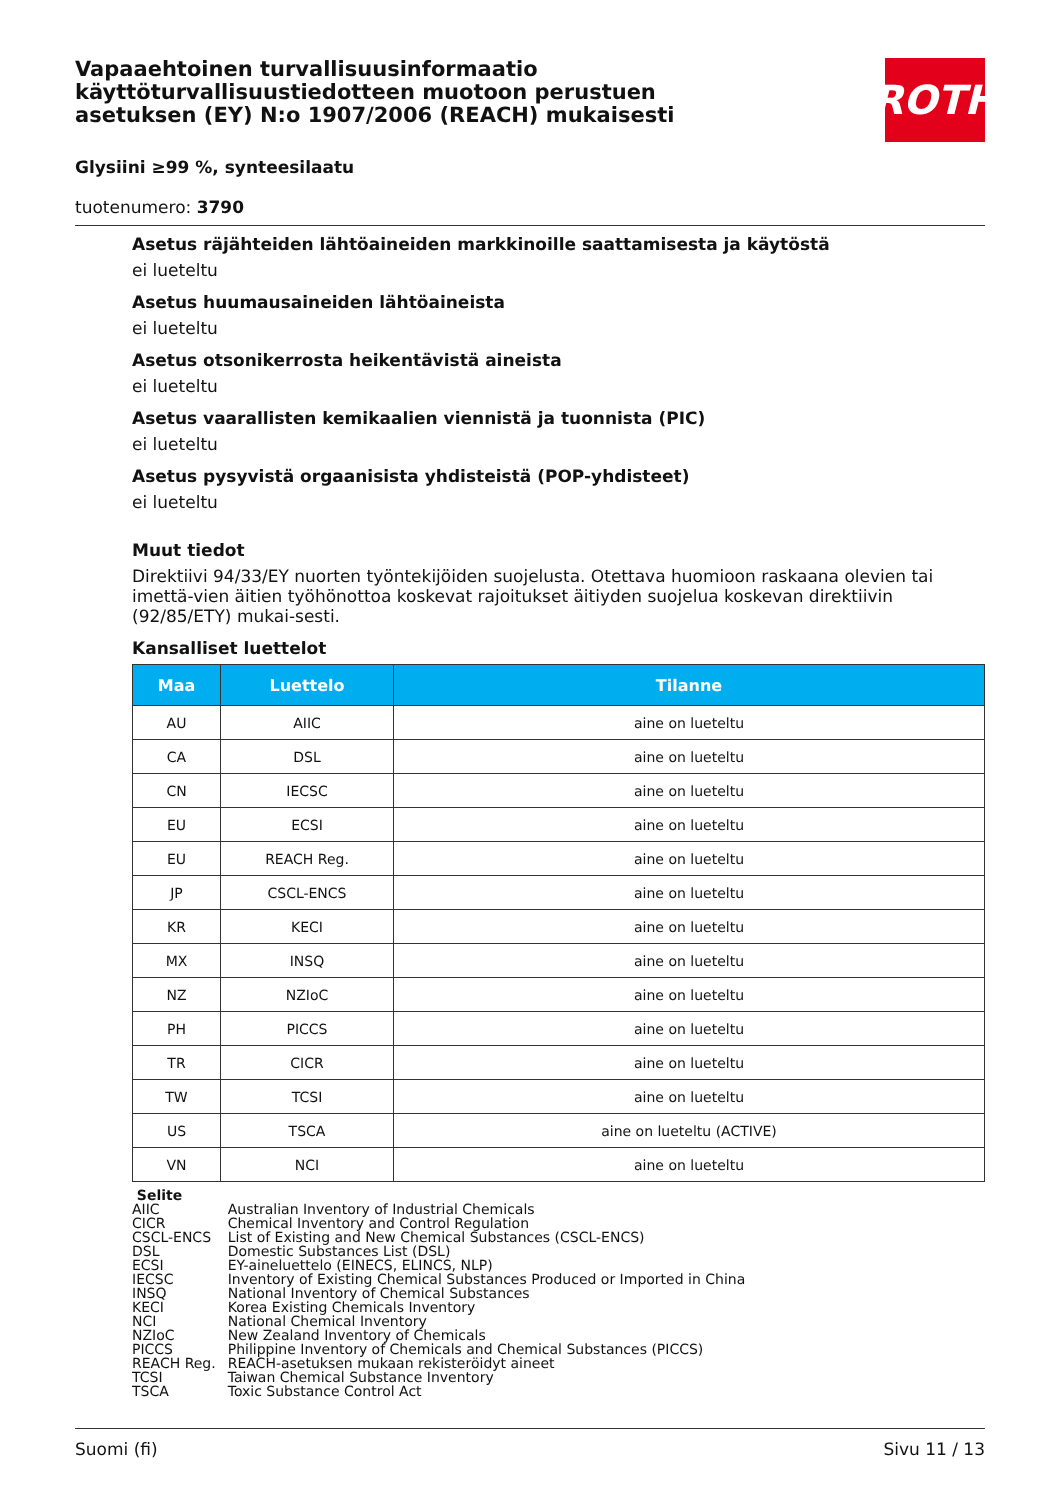Vapaaehtoinen turvallisuusinformaatio käyttöturvallisuustiedotteen muotoon perustuen asetuksen (EY) N:o 1907/2006 (REACH) mukaisesti
ROTH
Glysiini ≥99 %, synteesilaatu
tuotenumero: 3790
Asetus räjähteiden lähtöaineiden markkinoille saattamisesta ja käytöstä
ei lueteltu
Asetus huumausaineiden lähtöaineista
ei lueteltu
Asetus otsonikerrosta heikentävistä aineista
ei lueteltu
Asetus vaarallisten kemikaalien viennistä ja tuonnista (PIC)
ei lueteltu
Asetus pysyvistä orgaanisista yhdisteistä (POP-yhdisteet)
ei lueteltu
Muut tiedot
Direktiivi 94/33/EY nuorten työntekijöiden suojelusta. Otettava huomioon raskaana olevien tai imettä-vien äitien työhönottoa koskevat rajoitukset äitiyden suojelua koskevan direktiivin (92/85/ETY) mukai-sesti.
Kansalliset luettelot
| Maa | Luettelo | Tilanne |
| --- | --- | --- |
| AU | AIIC | aine on lueteltu |
| CA | DSL | aine on lueteltu |
| CN | IECSC | aine on lueteltu |
| EU | ECSI | aine on lueteltu |
| EU | REACH Reg. | aine on lueteltu |
| JP | CSCL-ENCS | aine on lueteltu |
| KR | KECI | aine on lueteltu |
| MX | INSQ | aine on lueteltu |
| NZ | NZIoC | aine on lueteltu |
| PH | PICCS | aine on lueteltu |
| TR | CICR | aine on lueteltu |
| TW | TCSI | aine on lueteltu |
| US | TSCA | aine on lueteltu (ACTIVE) |
| VN | NCI | aine on lueteltu |
Selite
| AIIC | Australian Inventory of Industrial Chemicals |
| CICR | Chemical Inventory and Control Regulation |
| CSCL-ENCS | List of Existing and New Chemical Substances (CSCL-ENCS) |
| DSL | Domestic Substances List (DSL) |
| ECSI | EY-aineluettelo (EINECS, ELINCS, NLP) |
| IECSC | Inventory of Existing Chemical Substances Produced or Imported in China |
| INSQ | National Inventory of Chemical Substances |
| KECI | Korea Existing Chemicals Inventory |
| NCI | National Chemical Inventory |
| NZIoC | New Zealand Inventory of Chemicals |
| PICCS | Philippine Inventory of Chemicals and Chemical Substances (PICCS) |
| REACH Reg. | REACH-asetuksen mukaan rekisteröidyt aineet |
| TCSI | Taiwan Chemical Substance Inventory |
| TSCA | Toxic Substance Control Act |
Suomi (fi) Sivu 11 / 13